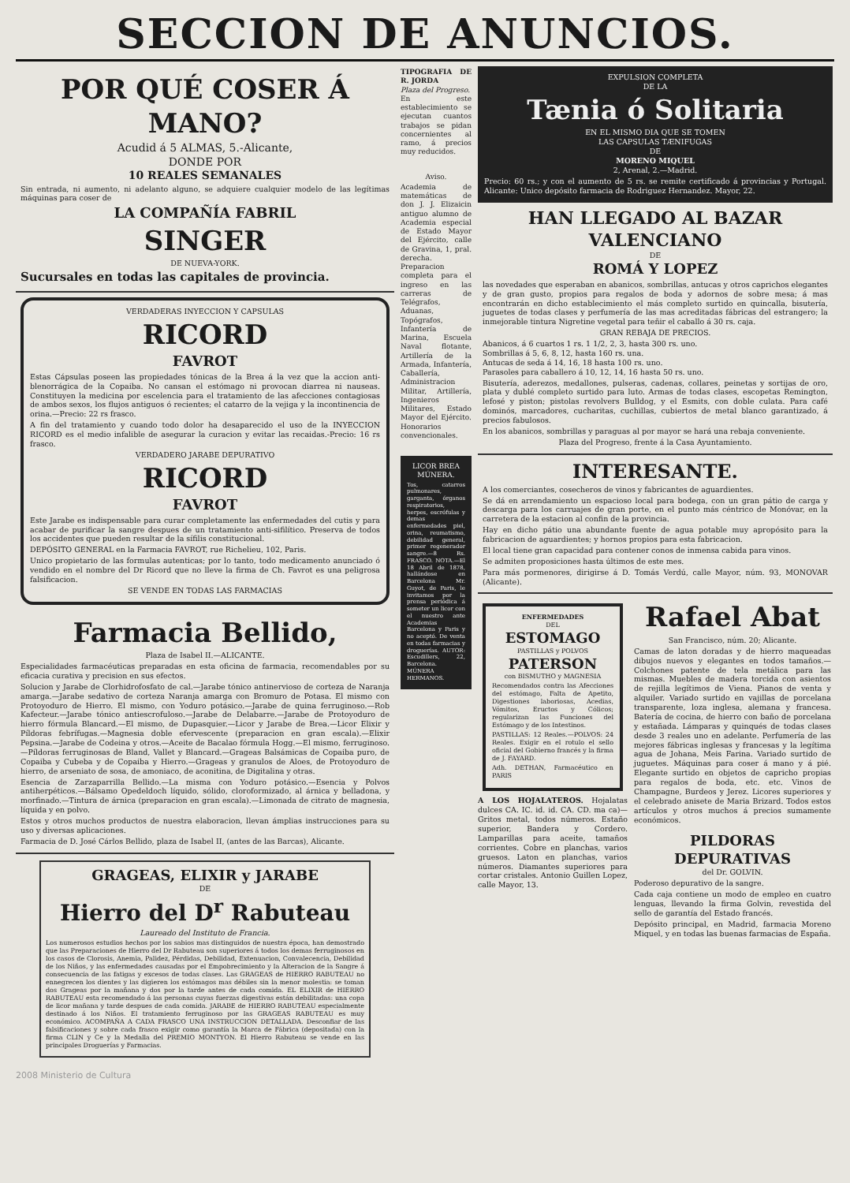SECCION DE ANUNCIOS.
POR QUÉ COSER Á MANO?
Acudid á 5 ALMAS, 5.-Alicante,
DONDE POR
10 REALES SEMANALES
Sin entrada, ni aumento, ni adelanto alguno, se adquiere cualquier modelo de las legítimas máquinas para coser de
LA COMPAÑÍA FABRIL
SINGER
DE NUEVA-YORK.
Sucursales en todas las capitales de provincia.
VERDADERAS INYECCION Y CAPSULAS
RICORD
FAVROT
Estas Cápsulas poseen las propiedades tónicas de la Brea á la vez que la accion anti-blenorrágica de la Copaiba. No cansan el estómago ni provocan diarrea ni nauseas. Constituyen la medicina por escelencia para el tratamiento de las afecciones contagiosas de ambos sexos, los flujos antiguos ó recientes; el catarro de la vejiga y la incontinencia de orina.—Precio: 22 rs frasco.
A fin del tratamiento y cuando todo dolor ha desaparecido el uso de la INYECCION RICORD es el medio infalible de asegurar la curacion y evitar las recaidas.-Precio: 16 rs frasco.
VERDADERO JARABE DEPURATIVO
RICORD
FAVROT
Este Jarabe es indispensable para curar completamente las enfermedades del cutis y para acabar de purificar la sangre despues de un tratamiento anti-sifilítico. Preserva de todos los accidentes que pueden resultar de la sífilis constitucional.
DEPÓSITO GENERAL en la Farmacia FAVROT, rue Richelieu, 102, Paris.
Unico propietario de las formulas autenticas; por lo tanto, todo medicamento anunciado ó vendido en el nombre del Dr Ricord que no lleve la firma de Ch. Favrot es una peligrosa falsificacion.
SE VENDE EN TODAS LAS FARMACIAS
Farmacia Bellido,
Plaza de Isabel II.—ALICANTE.
Especialidades farmacéuticas preparadas en esta oficina de farmacia, recomendables por su eficacia curativa y precision en sus efectos.
Solucion y Jarabe de Clorhidrofosfato de cal.—Jarabe tónico antinervioso de corteza de Naranja amarga.—Jarabe sedativo de corteza Naranja amarga con Bromuro de Potasa. El mismo con Protoyoduro de Hierro. El mismo, con Yoduro potásico.—Jarabe de quina ferruginoso.—Rob Kafecteur.—Jarabe tónico antiescrofuloso.—Jarabe de Delabarre.—Jarabe de Protoyoduro de hierro fórmula Blancard.—El mismo, de Dupasquier.—Licor y Jarabe de Brea.—Licor Elixir y Píldoras febrífugas.—Magnesia doble efervescente (preparacion en gran escala).—Elixir Pepsina.—Jarabe de Codeina y otros.—Aceite de Bacalao fórmula Hogg.—El mismo, ferruginoso.—Píldoras ferruginosas de Bland, Vallet y Blancard.—Grageas Balsámicas de Copaiba puro, de Copaiba y Cubeba y de Copaiba y Hierro.—Grageas y granulos de Aloes, de Protoyoduro de hierro, de arseniato de sosa, de amoniaco, de aconitina, de Digitalina y otras.
Esencia de Zarzaparrilla Bellido.—La misma con Yoduro potásico.—Esencia y Polvos antiherpéticos.—Bálsamo Opedeldoch líquido, sólido, cloroformizado, al árnica y belladona, y morfinado.—Tintura de árnica (preparacion en gran escala).—Limonada de citrato de magnesia, líquida y en polvo.
Estos y otros muchos productos de nuestra elaboracion, llevan ámplias instrucciones para su uso y diversas aplicaciones.
Farmacia de D. José Cárlos Bellido, plaza de Isabel II, (antes de las Barcas), Alicante.
GRAGEAS, ELIXIR y JARABE
DE
Hierro del D<sup>r</sup> Rabuteau
Laureado del Instituto de Francia.
Los numerosos estudios hechos por los sabios mas distinguidos de nuestra época, han demostrado que las Preparaciones de Hierro del Dr Rabuteau son superiores á todos los demas ferruginosos en los casos de Clorosis, Anemia, Palidez, Pérdidas, Debilidad, Extenuacion, Convalecencia, Debilidad de los Niños, y las enfermedades causadas por el Empobrecimiento y la Alteracion de la Sangre á consecuencia de las fatigas y excesos de todas clases. Las GRAGEAS de HIERRO RABUTEAU no ennegrecen los dientes y las digieren los estómagos mas débiles sin la menor molestia: se toman dos Grageas por la mañana y dos por la tarde antes de cada comida. EL ELIXIR de HIERRO RABUTEAU esta recomendado á las personas cuyas fuerzas digestivas están debilitadas: una copa de licor mañana y tarde despues de cada comida. JARABE de HIERRO RABUTEAU especialmente destinado á los Niños. El tratamiento ferruginoso por las GRAGEAS RABUTEAU es muy económico. ACOMPAÑA A CADA FRASCO UNA INSTRUCCION DETALLADA. Desconfiar de las falsificaciones y sobre cada frasco exigir como garantía la Marca de Fábrica (depositada) con la firma CLIN y Ce y la Medalla del PREMIO MONTYON. El Hierro Rabuteau se vende en las principales Droguerías y Farmacias.
TIPOGRAFIA DE R. JORDA
Plaza del Progreso.
En este establecimiento se ejecutan cuantos trabajos se pidan concernientes al ramo, á precios muy reducidos.
Aviso.
Academia de matemáticas de don J. J. Elizaicin antiguo alumno de Academia especial de Estado Mayor del Ejército, calle de Gravina, 1, pral. derecha. Preparacion completa para el ingreso en las carreras de Telégrafos, Aduanas, Topógrafos, Infantería de Marina, Escuela Naval flotante, Artillería de la Armada, Infantería, Caballería, Administracion Militar, Artillería, Ingenieros Militares, Estado Mayor del Ejército. Honorarios convencionales.
LICOR BREA
MÚNERA.
Tos, catarros pulmonares, garganta, órganos respiratorios, herpes, escrófulas y demas enfermedades piel, orina, reumatismo, debilidad general, primer regenerador sangre.—8 Rs. FRASCO. NOTA.—El 18 Abril de 1878, hallándose en Barcelona Mr. Guyot, de Paris, le invitamos por la prensa periódica á someter un licor con el nuestro ante Academias Barcelona y Paris y no aceptó. De venta en todas farmacias y droguerías. AUTOR: Escudillers, 22, Barcelona. MÚNERA HERMANOS.
EXPULSION COMPLETA
DE LA
Tænia ó Solitaria
EN EL MISMO DIA QUE SE TOMEN
LAS CAPSULAS TÆNIFUGAS
DE
MORENO MIQUEL
2, Arenal, 2.—Madrid.
Precio: 60 rs.; y con el aumento de 5 rs. se remite certificado á provincias y Portugal. Alicante: Unico depósito farmacia de Rodriguez Hernandez. Mayor, 22.
HAN LLEGADO AL BAZAR VALENCIANO
DE
ROMÁ Y LOPEZ
las novedades que esperaban en abanicos, sombrillas, antucas y otros caprichos elegantes y de gran gusto, propios para regalos de boda y adornos de sobre mesa; á mas encontrarán en dicho establecimiento el más completo surtido en quincalla, bisutería, juguetes de todas clases y perfumería de las mas acreditadas fábricas del estrangero; la inmejorable tintura Nigretine vegetal para teñir el caballo á 30 rs. caja.
GRAN REBAJA DE PRECIOS.
Abanicos, á 6 cuartos 1 rs. 1 1/2, 2, 3, hasta 300 rs. uno.
Sombrillas á 5, 6, 8, 12, hasta 160 rs. una.
Antucas de seda á 14, 16, 18 hasta 100 rs. uno.
Parasoles para caballero á 10, 12, 14, 16 hasta 50 rs. uno.
Bisutería, aderezos, medallones, pulseras, cadenas, collares, peinetas y sortijas de oro, plata y dublé completo surtido para luto. Armas de todas clases, escopetas Remington, lefosé y piston; pistolas revolvers Bulldog, y el Esmits, con doble culata. Para café dominós, marcadores, cucharitas, cuchillas, cubiertos de metal blanco garantizado, á precios fabulosos.
En los abanicos, sombrillas y paraguas al por mayor se hará una rebaja conveniente.
Plaza del Progreso, frente á la Casa Ayuntamiento.
INTERESANTE.
A los comerciantes, cosecheros de vinos y fabricantes de aguardientes.
Se dá en arrendamiento un espacioso local para bodega, con un gran pátio de carga y descarga para los carruajes de gran porte, en el punto más céntrico de Monóvar, en la carretera de la estacion al confin de la provincia.
Hay en dicho pátio una abundante fuente de agua potable muy apropósito para la fabricacion de aguardientes; y hornos propios para esta fabricacion.
El local tiene gran capacidad para contener conos de inmensa cabida para vinos.
Se admiten proposiciones hasta últimos de este mes.
Para más pormenores, dirigirse á D. Tomás Verdú, calle Mayor, núm. 93, MONOVAR (Alicante).
ENFERMEDADES
DEL
ESTOMAGO
PASTILLAS y POLVOS
PATERSON
con BISMUTHO y MAGNESIA
Recomendados contra las Afecciones del estómago, Falta de Apetito, Digestiones laboriosas, Acedias, Vómitos, Eructos y Cólicos; regularizan las Funciones del Estómago y de los Intestinos.
PASTILLAS: 12 Reales.—POLVOS: 24 Reales. Exigir en el rotulo el sello oficial del Gobierno francés y la firma de J. FAYARD.
Adh. DETHAN, Farmacéutico en PARIS
A LOS HOJALATEROS. Hojalatas dulces CA. IC. id. id. CA. CD. ma ca)—Gritos metal, todos números. Estaño superior, Bandera y Cordero. Lamparillas para aceite, tamaños corrientes. Cobre en planchas, varios gruesos. Laton en planchas, varios números. Diamantes superiores para cortar cristales. Antonio Guillen Lopez, calle Mayor, 13.
Rafael Abat
San Francisco, núm. 20; Alicante.
Camas de laton doradas y de hierro maqueadas dibujos nuevos y elegantes en todos tamaños.—Colchones patente de tela metálica para las mismas. Muebles de madera torcida con asientos de rejilla legítimos de Viena. Pianos de venta y alquiler. Variado surtido en vajillas de porcelana transparente, loza inglesa, alemana y francesa. Batería de cocina, de hierro con baño de porcelana y estañada. Lámparas y quinqués de todas clases desde 3 reales uno en adelante. Perfumería de las mejores fábricas inglesas y francesas y la legítima agua de Johana, Meis Farina. Variado surtido de juguetes. Máquinas para coser á mano y á pié. Elegante surtido en objetos de capricho propias para regalos de boda, etc. etc. Vinos de Champagne, Burdeos y Jerez. Licores superiores y el celebrado anisete de Maria Brizard. Todos estos artículos y otros muchos á precios sumamente económicos.
PILDORAS DEPURATIVAS
del Dr. GOLVIN.
Poderoso depurativo de la sangre.
Cada caja contiene un modo de empleo en cuatro lenguas, llevando la firma Golvin, revestida del sello de garantía del Estado francés.
Depósito principal, en Madrid, farmacia Moreno Miquel, y en todas las buenas farmacias de España.
2008 Ministerio de Cultura